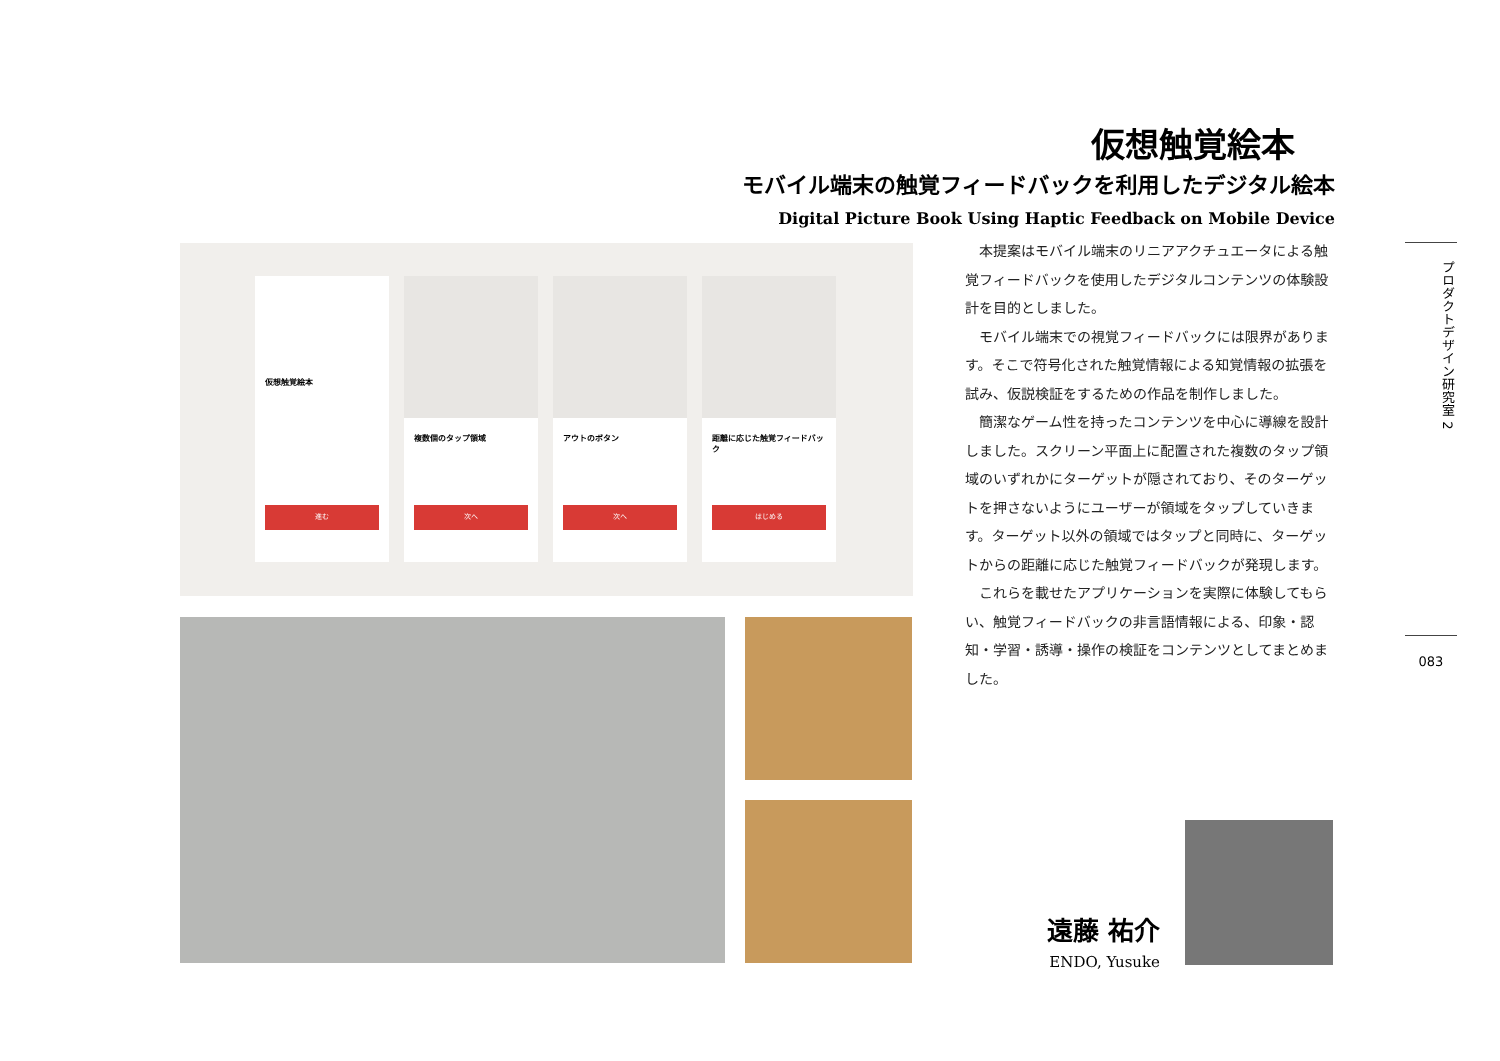仮想触覚絵本 モバイル端末の触覚フィードバックを利用したデジタル絵本
Digital Picture Book Using Haptic Feedback on Mobile Device
仮想触覚絵本
進む
複数個のタップ領域
次へ
アウトのボタン
次へ
距離に応じた触覚フィードバック
はじめる
本提案はモバイル端末のリニアアクチュエータによる触覚フィードバックを使用したデジタルコンテンツの体験設計を目的としました。
モバイル端末での視覚フィードバックには限界があります。そこで符号化された触覚情報による知覚情報の拡張を試み、仮説検証をするための作品を制作しました。
簡潔なゲーム性を持ったコンテンツを中心に導線を設計しました。スクリーン平面上に配置された複数のタップ領域のいずれかにターゲットが隠されており、そのターゲットを押さないようにユーザーが領域をタップしていきます。ターゲット以外の領域ではタップと同時に、ターゲットからの距離に応じた触覚フィードバックが発現します。
これらを載せたアプリケーションを実際に体験してもらい、触覚フィードバックの非言語情報による、印象・認知・学習・誘導・操作の検証をコンテンツとしてまとめました。
プロダクトデザイン研究室 2
083
遠藤 祐介
ENDO, Yusuke